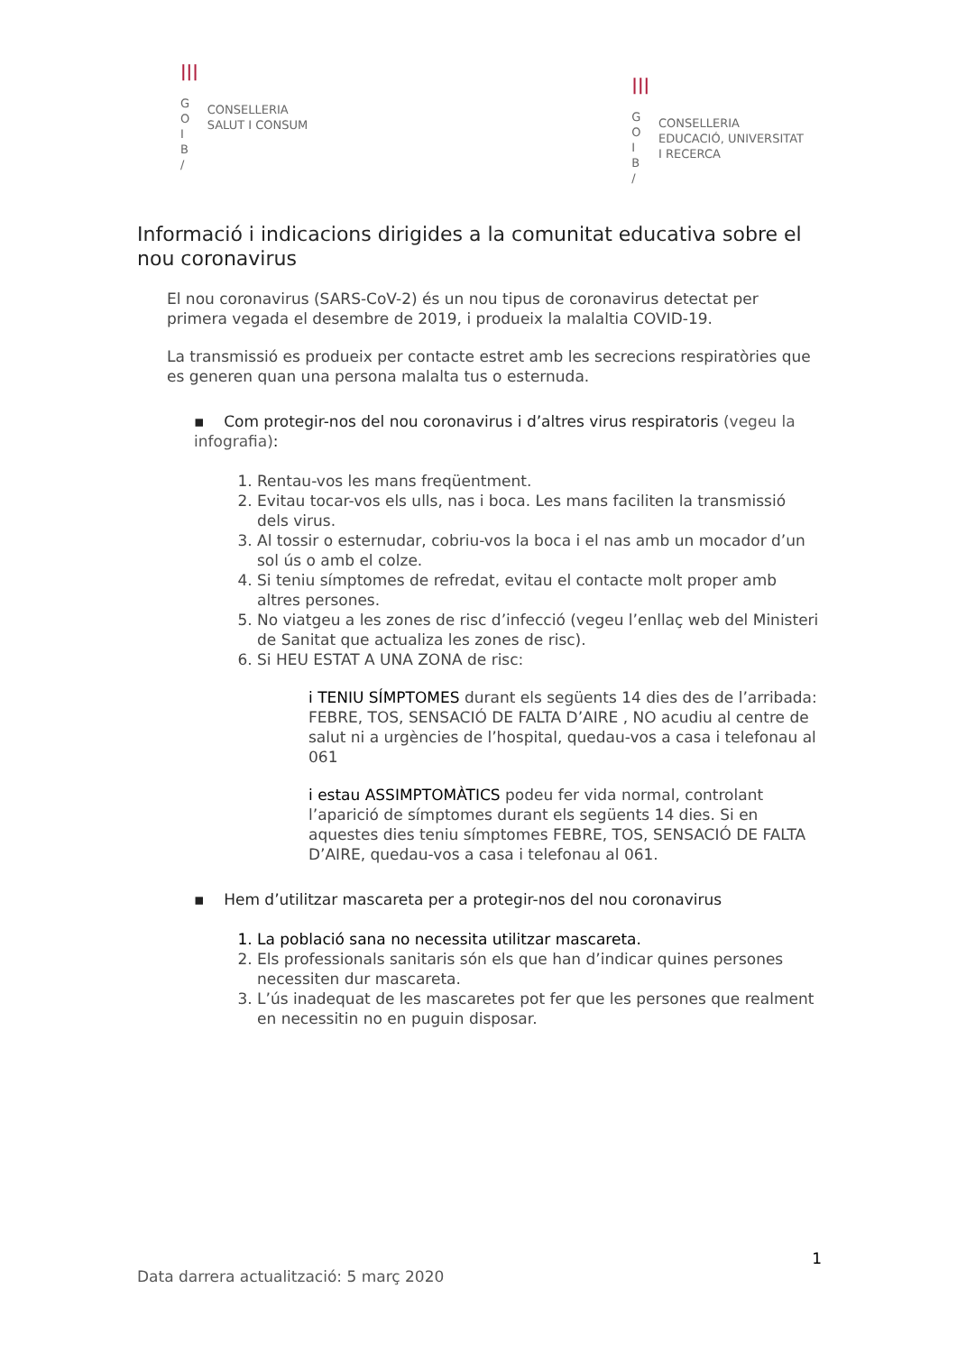|||
G
O
I
B
/
CONSELLERIA
SALUT I CONSUM
|||
G
O
I
B
/
CONSELLERIA
EDUCACIÓ, UNIVERSITAT
I RECERCA
Informació i indicacions dirigides a la comunitat educativa sobre el nou coronavirus
El nou coronavirus (SARS-CoV-2) és un nou tipus de coronavirus detectat per primera vegada el desembre de 2019, i produeix la malaltia COVID-19.
La transmissió es produeix per contacte estret amb les secrecions respiratòries que es generen quan una persona malalta tus o esternuda.
▪ Com protegir-nos del nou coronavirus i d’altres virus respiratoris (vegeu la infografia):
1. Rentau-vos les mans freqüentment.
2. Evitau tocar-vos els ulls, nas i boca. Les mans faciliten la transmissió dels virus.
3. Al tossir o esternudar, cobriu-vos la boca i el nas amb un mocador d’un sol ús o amb el colze.
4. Si teniu símptomes de refredat, evitau el contacte molt proper amb altres persones.
5. No viatgeu a les zones de risc d’infecció (vegeu l’enllaç web del Ministeri de Sanitat que actualiza les zones de risc).
6. Si HEU ESTAT A UNA ZONA de risc:
i TENIU SÍMPTOMES durant els següents 14 dies des de l’arribada: FEBRE, TOS, SENSACIÓ DE FALTA D’AIRE , NO acudiu al centre de salut ni a urgències de l’hospital, quedau-vos a casa i telefonau al 061
i estau ASSIMPTOMÀTICS podeu fer vida normal, controlant l’aparició de símptomes durant els següents 14 dies. Si en aquestes dies teniu símptomes FEBRE, TOS, SENSACIÓ DE FALTA D’AIRE, quedau-vos a casa i telefonau al 061.
▪ Hem d’utilitzar mascareta per a protegir-nos del nou coronavirus
1. La població sana no necessita utilitzar mascareta.
2. Els professionals sanitaris són els que han d’indicar quines persones necessiten dur mascareta.
3. L’ús inadequat de les mascaretes pot fer que les persones que realment en necessitin no en puguin disposar.
1
Data darrera actualització: 5 març 2020